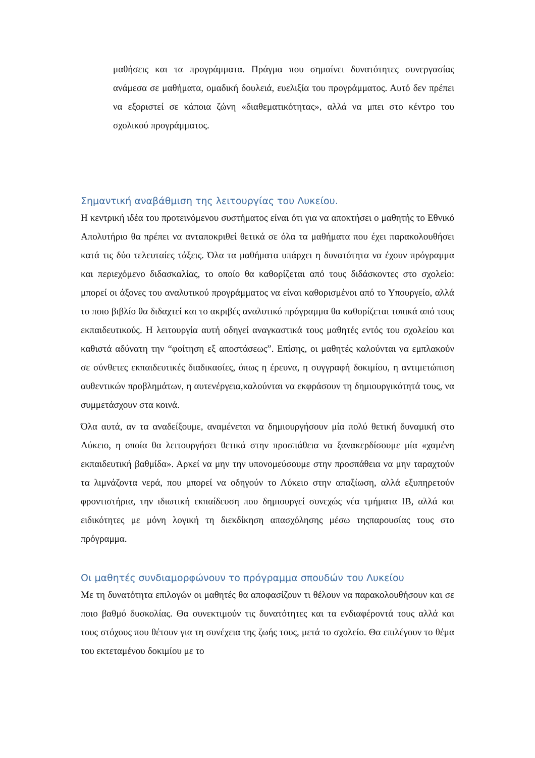μαθήσεις και τα προγράμματα. Πράγμα που σημαίνει δυνατότητες συνεργασίας ανάμεσα σε μαθήματα, ομαδική δουλειά, ευελιξία του προγράμματος. Αυτό δεν πρέπει να εξοριστεί σε κάποια ζώνη «διαθεματικότητας», αλλά να μπει στο κέντρο του σχολικού προγράμματος.
Σημαντική αναβάθμιση της λειτουργίας του Λυκείου.
Η κεντρική ιδέα του προτεινόμενου συστήματος είναι ότι για να αποκτήσει ο μαθητής το Εθνικό Απολυτήριο θα πρέπει να ανταποκριθεί θετικά σε όλα τα μαθήματα που έχει παρακολουθήσει κατά τις δύο τελευταίες τάξεις. Όλα τα μαθήματα υπάρχει η δυνατότητα να έχουν πρόγραμμα και περιεχόμενο διδασκαλίας, το οποίο θα καθορίζεται από τους διδάσκοντες στο σχολείο: μπορεί οι άξονες του αναλυτικού προγράμματος να είναι καθορισμένοι από το Υπουργείο, αλλά το ποιο βιβλίο θα διδαχτεί και το ακριβές αναλυτικό πρόγραμμα θα καθορίζεται τοπικά από τους εκπαιδευτικούς. Η λειτουργία αυτή οδηγεί αναγκαστικά τους μαθητές εντός του σχολείου και καθιστά αδύνατη την “φοίτηση εξ αποστάσεως”. Επίσης, οι μαθητές καλούνται να εμπλακούν σε σύνθετες εκπαιδευτικές διαδικασίες, όπως η έρευνα, η συγγραφή δοκιμίου, η αντιμετώπιση αυθεντικών προβλημάτων, η αυτενέργεια,καλούνται να εκφράσουν τη δημιουργικότητά τους, να συμμετάσχουν στα κοινά.
Όλα αυτά, αν τα αναδείξουμε, αναμένεται να δημιουργήσουν μία πολύ θετική δυναμική στο Λύκειο, η οποία θα λειτουργήσει θετικά στην προσπάθεια να ξανακερδίσουμε μία «χαμένη εκπαιδευτική βαθμίδα». Αρκεί να μην την υπονομεύσουμε στην προσπάθεια να μην ταραχτούν τα λιμνάζοντα νερά, που μπορεί να οδηγούν το Λύκειο στην απαξίωση, αλλά εξυπηρετούν φροντιστήρια, την ιδιωτική εκπαίδευση που δημιουργεί συνεχώς νέα τμήματα IB, αλλά και ειδικότητες με μόνη λογική τη διεκδίκηση απασχόλησης μέσω τηςπαρουσίας τους στο πρόγραμμα.
Οι μαθητές συνδιαμορφώνουν το πρόγραμμα σπουδών του Λυκείου
Με τη δυνατότητα επιλογών οι μαθητές θα αποφασίζουν τι θέλουν να παρακολουθήσουν και σε ποιο βαθμό δυσκολίας. Θα συνεκτιμούν τις δυνατότητες και τα ενδιαφέροντά τους αλλά και τους στόχους που θέτουν για τη συνέχεια της ζωής τους, μετά το σχολείο. Θα επιλέγουν το θέμα του εκτεταμένου δοκιμίου με το